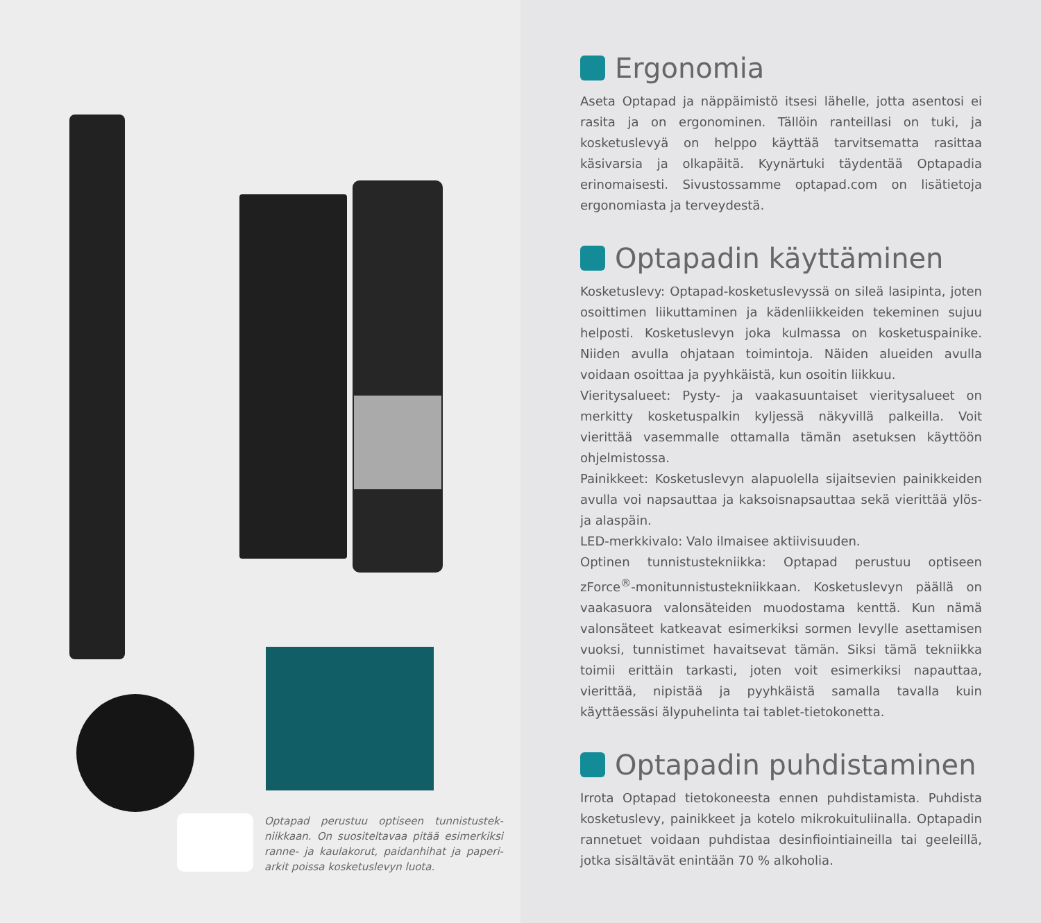Optapad perustuu optiseen tunnistustek­niikkaan. On suositeltavaa pitää esimerkiksi ranne- ja kaulakorut, paidanhihat ja paperi­arkit poissa kosketuslevyn luota.
Ergonomia
Aseta Optapad ja näppäimistö itsesi lähelle, jotta asentosi ei rasita ja on ergonominen. Tällöin ranteillasi on tuki, ja kosketuslevyä on helppo käyttää tarvitsematta rasittaa käsivarsia ja olkapäitä. Kyynärtuki täydentää Optapadia erinomaisesti. Sivustossamme optapad.com on lisätietoja ergonomiasta ja terveydestä.
Optapadin käyttäminen
Kosketuslevy: Optapad-kosketuslevyssä on sileä lasipinta, joten osoittimen liikuttaminen ja kädenliikkeiden tekeminen sujuu helposti. Kosketuslevyn joka kulmassa on kosketuspainike. Niiden avulla ohjataan toimintoja. Näiden alueiden avulla voidaan osoittaa ja pyyhkäistä, kun osoitin liikkuu.
Vieritysalueet: Pysty- ja vaakasuuntaiset vieritysalueet on merkitty kosketuspalkin kyljessä näkyvillä palkeilla. Voit vierittää vasemmalle ottamalla tämän asetuksen käyttöön ohjelmistossa.
Painikkeet: Kosketuslevyn alapuolella sijaitsevien painikkeiden avulla voi napsauttaa ja kaksoisnapsauttaa sekä vierittää ylös- ja alaspäin.
LED-merkkivalo: Valo ilmaisee aktiivisuuden.
Optinen tunnistustekniikka: Optapad perustuu optiseen zForce<sup>®</sup>-monitunnistustekniikkaan. Kosketuslevyn päällä on vaakasuora valonsäteiden muodostama kenttä. Kun nämä valonsäteet katkeavat esimerkiksi sormen levylle asettamisen vuoksi, tunnistimet havaitsevat tämän. Siksi tämä tekniikka toimii erittäin tarkasti, joten voit esimerkiksi napauttaa, vierittää, nipistää ja pyyhkäistä samalla tavalla kuin käyttäessäsi älypuhelinta tai tablet-tietokonetta.
Optapadin puhdistaminen
Irrota Optapad tietokoneesta ennen puhdistamista. Puhdista kosketuslevy, painikkeet ja kotelo mikrokuituliinalla. Optapadin rannetuet voidaan puhdistaa desinfiointiaineilla tai geeleillä, jotka sisältävät enintään 70 % alkoholia.